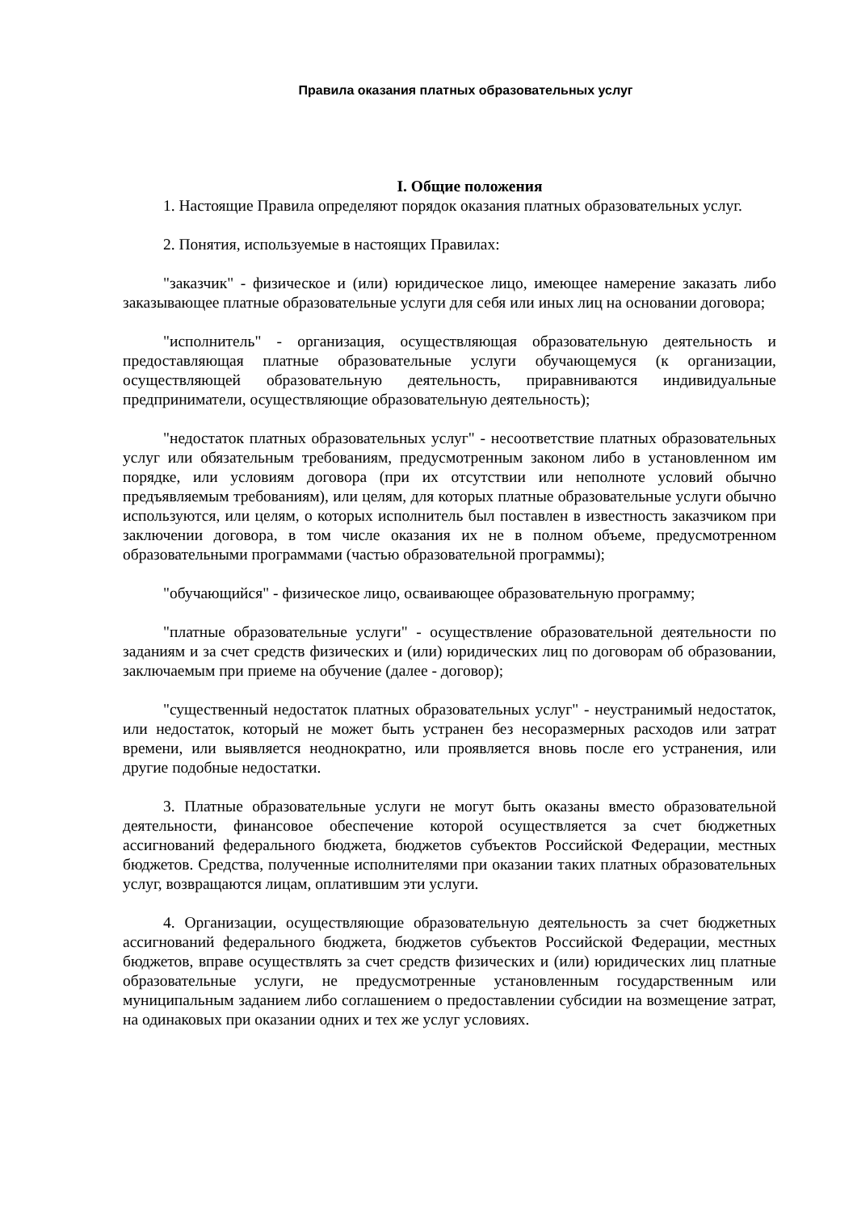Правила оказания платных образовательных услуг
I. Общие положения
1. Настоящие Правила определяют порядок оказания платных образовательных услуг.
2. Понятия, используемые в настоящих Правилах:
"заказчик" - физическое и (или) юридическое лицо, имеющее намерение заказать либо заказывающее платные образовательные услуги для себя или иных лиц на основании договора;
"исполнитель" - организация, осуществляющая образовательную деятельность и предоставляющая платные образовательные услуги обучающемуся (к организации, осуществляющей образовательную деятельность, приравниваются индивидуальные предприниматели, осуществляющие образовательную деятельность);
"недостаток платных образовательных услуг" - несоответствие платных образовательных услуг или обязательным требованиям, предусмотренным законом либо в установленном им порядке, или условиям договора (при их отсутствии или неполноте условий обычно предъявляемым требованиям), или целям, для которых платные образовательные услуги обычно используются, или целям, о которых исполнитель был поставлен в известность заказчиком при заключении договора, в том числе оказания их не в полном объеме, предусмотренном образовательными программами (частью образовательной программы);
"обучающийся" - физическое лицо, осваивающее образовательную программу;
"платные образовательные услуги" - осуществление образовательной деятельности по заданиям и за счет средств физических и (или) юридических лиц по договорам об образовании, заключаемым при приеме на обучение (далее - договор);
"существенный недостаток платных образовательных услуг" - неустранимый недостаток, или недостаток, который не может быть устранен без несоразмерных расходов или затрат времени, или выявляется неоднократно, или проявляется вновь после его устранения, или другие подобные недостатки.
3. Платные образовательные услуги не могут быть оказаны вместо образовательной деятельности, финансовое обеспечение которой осуществляется за счет бюджетных ассигнований федерального бюджета, бюджетов субъектов Российской Федерации, местных бюджетов. Средства, полученные исполнителями при оказании таких платных образовательных услуг, возвращаются лицам, оплатившим эти услуги.
4. Организации, осуществляющие образовательную деятельность за счет бюджетных ассигнований федерального бюджета, бюджетов субъектов Российской Федерации, местных бюджетов, вправе осуществлять за счет средств физических и (или) юридических лиц платные образовательные услуги, не предусмотренные установленным государственным или муниципальным заданием либо соглашением о предоставлении субсидии на возмещение затрат, на одинаковых при оказании одних и тех же услуг условиях.